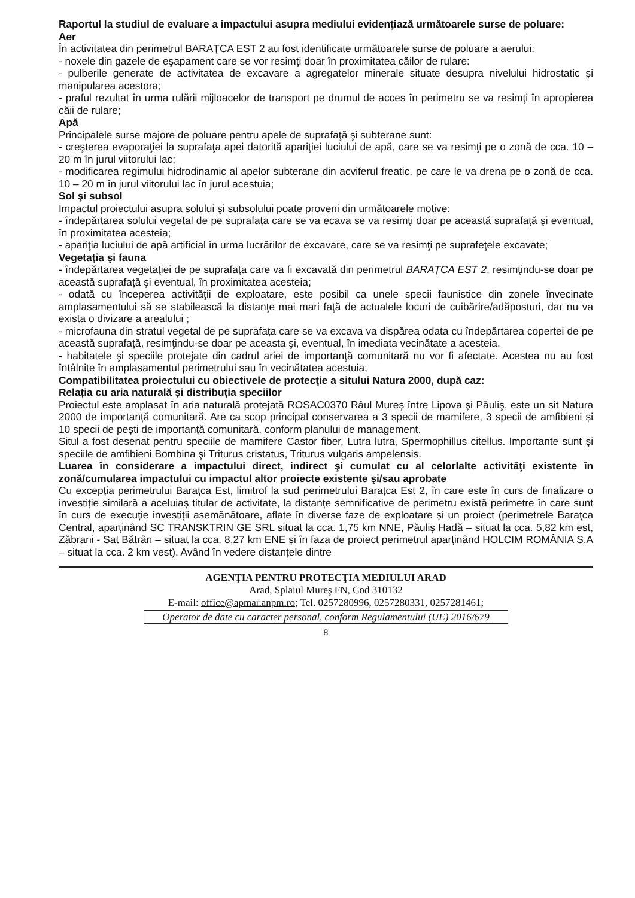Raportul la studiul de evaluare a impactului asupra mediului evidenţiază următoarele surse de poluare:
Aer
În activitatea din perimetrul BARAŢCA EST 2 au fost identificate următoarele surse de poluare a aerului:
- noxele din gazele de eşapament care se vor resimţi doar în proximitatea căilor de rulare:
- pulberile generate de activitatea de excavare a agregatelor minerale situate desupra nivelului hidrostatic și manipularea acestora;
- praful rezultat în urma rulării mijloacelor de transport pe drumul de acces în perimetru se va resimţi în apropierea căii de rulare;
Apă
Principalele surse majore de poluare pentru apele de suprafaţă şi subterane sunt:
- creşterea evaporaţiei la suprafaţa apei datorită apariţiei luciului de apă, care se va resimţi pe o zonă de cca. 10 – 20 m în jurul viitorului lac;
- modificarea regimului hidrodinamic al apelor subterane din acviferul freatic, pe care le va drena pe o zonă de cca. 10 – 20 m în jurul viitorului lac în jurul acestuia;
Sol şi subsol
Impactul proiectului asupra solului şi subsolului poate proveni din următoarele motive:
- îndepărtarea solului vegetal de pe suprafața care se va ecava se va resimţi doar pe această suprafață şi eventual, în proximitatea acesteia;
- apariţia luciului de apă artificial în urma lucrărilor de excavare, care se va resimţi pe suprafeţele excavate;
Vegetaţia şi fauna
- îndepărtarea vegetaţiei de pe suprafaţa care va fi excavată din perimetrul BARAŢCA EST 2, resimţindu-se doar pe această suprafață şi eventual, în proximitatea acesteia;
- odată cu începerea activităţii de exploatare, este posibil ca unele specii faunistice din zonele învecinate amplasamentului să se stabilească la distanţe mai mari faţă de actualele locuri de cuibărire/adăposturi, dar nu va exista o divizare a arealului ;
- microfauna din stratul vegetal de pe suprafața care se va excava va dispărea odata cu îndepărtarea copertei de pe această suprafață, resimţindu-se doar pe aceasta şi, eventual, în imediata vecinătate a acesteia.
- habitatele şi speciile protejate din cadrul ariei de importanţă comunitară nu vor fi afectate. Acestea nu au fost întâlnite în amplasamentul perimetrului sau în vecinătatea acestuia;
Compatibilitatea proiectului cu obiectivele de protecţie a sitului Natura 2000, după caz:
Relația cu aria naturală și distribuția speciilor
Proiectul este amplasat în aria naturală protejată ROSAC0370 Râul Mureș între Lipova și Păuliş, este un sit Natura 2000 de importanță comunitară. Are ca scop principal conservarea a 3 specii de mamifere, 3 specii de amfibieni și 10 specii de pești de importanță comunitară, conform planului de management.
Situl a fost desenat pentru speciile de mamifere Castor fiber, Lutra lutra, Spermophillus citellus. Importante sunt şi speciile de amfibieni Bombina şi Triturus cristatus, Triturus vulgaris ampelensis.
Luarea în considerare a impactului direct, indirect şi cumulat cu al celorlalte activităţi existente în zonă/cumularea impactului cu impactul altor proiecte existente şi/sau aprobate
Cu excepția perimetrului Barațca Est, limitrof la sud perimetrului Barațca Est 2, în care este în curs de finalizare o investiție similară a aceluiaș titular de activitate, la distanțe semnificative de perimetru există perimetre în care sunt în curs de execuție investiții asemănătoare, aflate în diverse faze de exploatare și un proiect (perimetrele Barațca Central, aparținând SC TRANSKTRIN GE SRL situat la cca. 1,75 km NNE, Păuliș Hadă – situat la cca. 5,82 km est, Zăbrani - Sat Bătrân – situat la cca. 8,27 km ENE și în faza de proiect perimetrul aparținând HOLCIM ROMÂNIA S.A – situat la cca. 2 km vest). Având în vedere distanțele dintre
AGENŢIA PENTRU PROTECŢIA MEDIULUI ARAD
Arad, Splaiul Mureş FN, Cod 310132
E-mail: office@apmar.anpm.ro; Tel. 0257280996, 0257280331, 0257281461;
Operator de date cu caracter personal, conform Regulamentului (UE) 2016/679
8